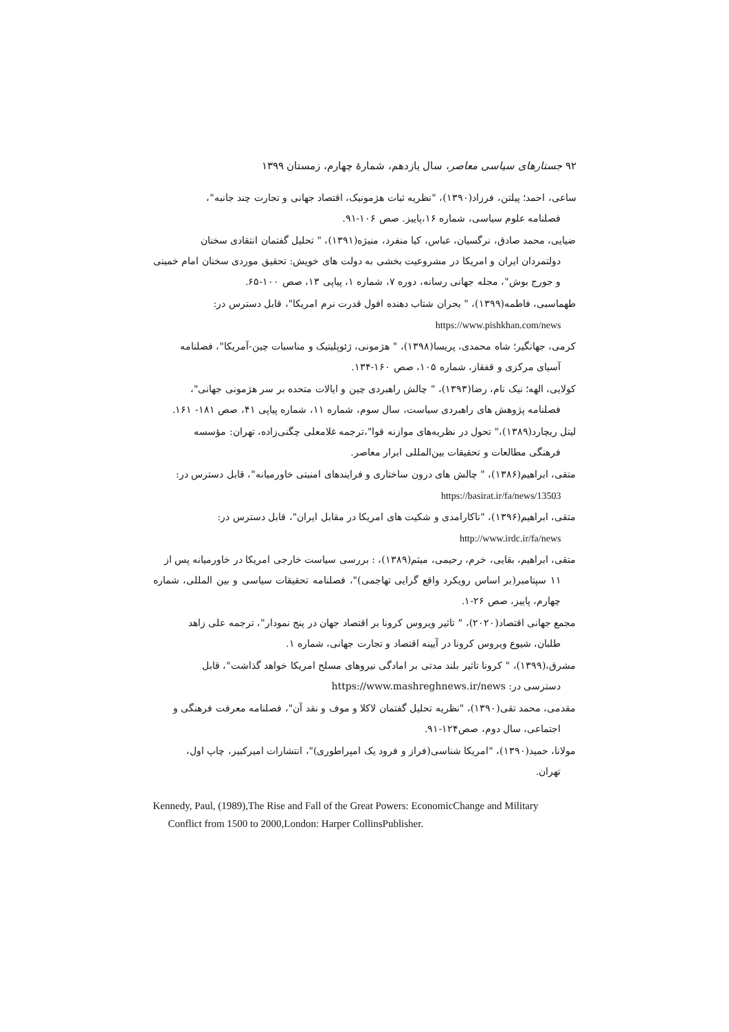۹۲ جستارهای سیاسی معاصر، سال یازدهم، شمارهٔ چهارم، زمستان ۱۳۹۹
ساعی، احمد؛ پیلتن، فرزاد(۱۳۹۰)، "نظریه ثبات هژمونیک، اقتصاد جهانی و تجارت چند جانبه"،
فصلنامه علوم سیاسی، شماره ۱۶،پاییز. صص ۱۰۶-۹۱.
ضیایی، محمد صادق، نرگسیان، عباس، کیا منفرد، منیژه(۱۳۹۱)، " تحلیل گفتمان انتقادی سخنان
دولتمردان ایران و امریکا در مشروعیت بخشی به دولت های خویش: تحقیق موردی سخنان امام خمینی و جورج بوش"، مجله جهانی رسانه، دوره ۷، شماره ۱، پیاپی ۱۳، صص ۱۰۰-۶۵.
طهماسبی، فاطمه(۱۳۹۹)، " بحران شتاب دهنده افول قدرت نرم امریکا"، قابل دسترس در:
https://www.pishkhan.com/news
کرمی، جهانگیر؛ شاه محمدی، پریسا(۱۳۹۸)، " هژمونی، ژئوپلیتیک و مناسبات چین-آمریکا"، فصلنامه
آسیای مرکزی و قفقاز، شماره ۱۰۵، صص ۱۶۰-۱۳۴.
کولایی، الهه؛ نیک نام، رضا(۱۳۹۳)، " چالش راهبردی چین و ایالات متحده بر سر هژمونی جهانی"،
فصلنامه پژوهش های راهبردی سیاست، سال سوم، شماره ۱۱، شماره پیاپی ۴۱، صص ۱۸۱- ۱۶۱.
لیتل ریچارد(۱۳۸۹)،" تحول در نظریه‌های موازنه قوا"،ترجمه غلامعلی چگنی‌زاده، تهران: مؤسسه
فرهنگی مطالعات و تحقیقات بین‌المللی ابرار معاصر.
متقی، ابراهیم(۱۳۸۶)، " چالش های درون ساختاری و فرایندهای امنیتی خاورمیانه"، قابل دسترس در:
https://basirat.ir/fa/news/13503
متقی، ابراهیم(۱۳۹۶)، "ناکارامدی و شکیت های امریکا در مقابل ایران"، قابل دسترس در:
http://www.irdc.ir/fa/news
متقی، ابراهیم، بقایی، خرم، رحیمی، میثم(۱۳۸۹)، : بررسی سیاست خارجی امریکا در خاورمیانه پس از
۱۱ سپتامبر(بر اساس رویکرد واقع گرایی تهاجمی)"، فصلنامه تحقیقات سیاسی و بین المللی، شماره چهارم، پاییز، صص ۲۶-۱.
مجمع جهانی اقتصاد(۲۰۲۰)، " تاثیر ویروس کرونا بر اقتصاد جهان در پنج نمودار"، ترجمه علی زاهد
طلبان، شیوع ویروس کرونا در آیینه اقتصاد و تجارت جهانی، شماره ۱.
مشرق،(۱۳۹۹)، " کرونا تاثیر بلند مدتی بر امادگی نیروهای مسلح امریکا خواهد گذاشت"، قابل
دسترسی در: https://www.mashreghnews.ir/news
مقدمی، محمد تقی(۱۳۹۰)، "نظریه تحلیل گفتمان لاکلا و موف و نقد آن"، فصلنامه معرفت فرهنگی و
اجتماعی، سال دوم، صص۱۲۴-۹۱.
مولانا، حمید(۱۳۹۰)، "امریکا شناسی(فراز و فرود یک امپراطوری)"، انتشارات امیرکبیر، چاپ اول،
تهران.
Kennedy, Paul, (1989),The Rise and Fall of the Great Powers: EconomicChange and Military
Conflict from 1500 to 2000,London: Harper CollinsPublisher.